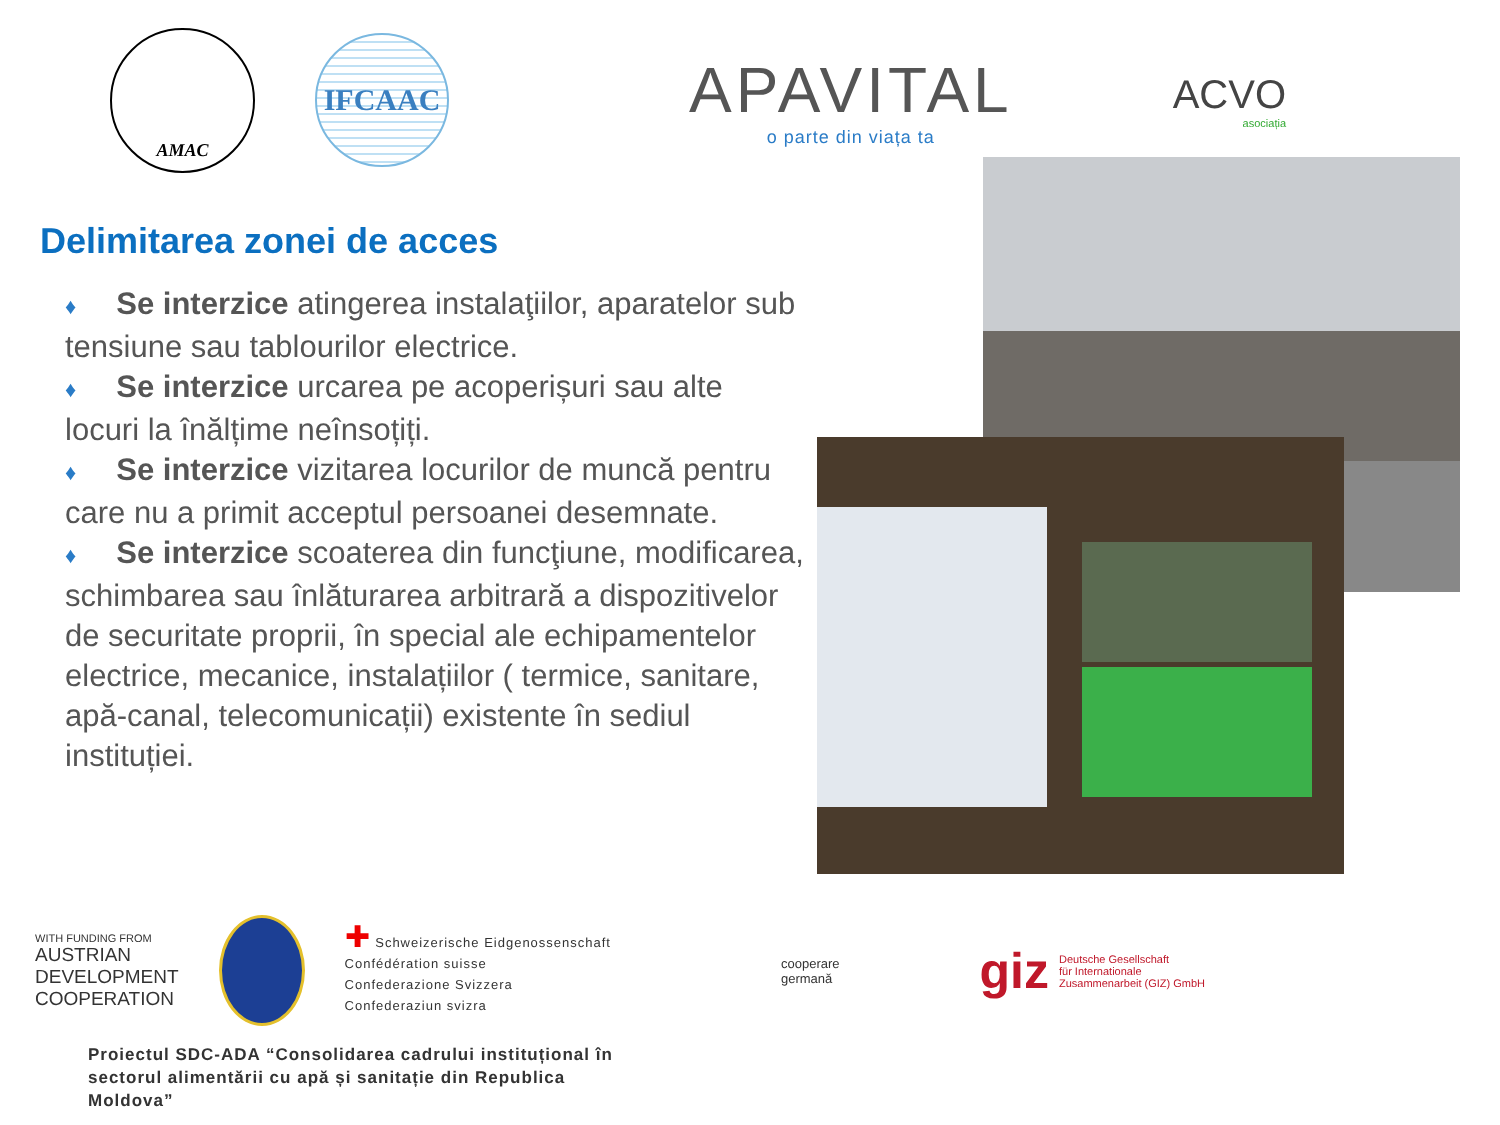AMAC
IFCAAC
APAVITAL
o parte din viața ta
ACVO
asociația
Delimitarea zonei de acces
♦ Se interzice atingerea instalaţiilor, aparatelor sub tensiune sau tablourilor electrice.
♦ Se interzice urcarea pe acoperișuri sau alte locuri la înălțime neînsoțiți.
♦ Se interzice vizitarea locurilor de muncă pentru care nu a primit acceptul persoanei desemnate.
♦ Se interzice scoaterea din funcţiune, modificarea, schimbarea sau înlăturarea arbitrară a dispozitivelor de securitate proprii, în special ale echipamentelor electrice, mecanice, instalațiilor ( termice, sanitare, apă-canal, telecomunicații) existente în sediul instituției.
WITH FUNDING FROM
AUSTRIAN
DEVELOPMENT
COOPERATION
✚ Schweizerische Eidgenossenschaft
Confédération suisse
Confederazione Svizzera
Confederaziun svizra
cooperare
germană
giz Deutsche Gesellschaft
für Internationale
Zusammenarbeit (GIZ) GmbH
Proiectul SDC-ADA “Consolidarea cadrului instituțional în sectorul alimentării cu apă și sanitație din Republica Moldova”